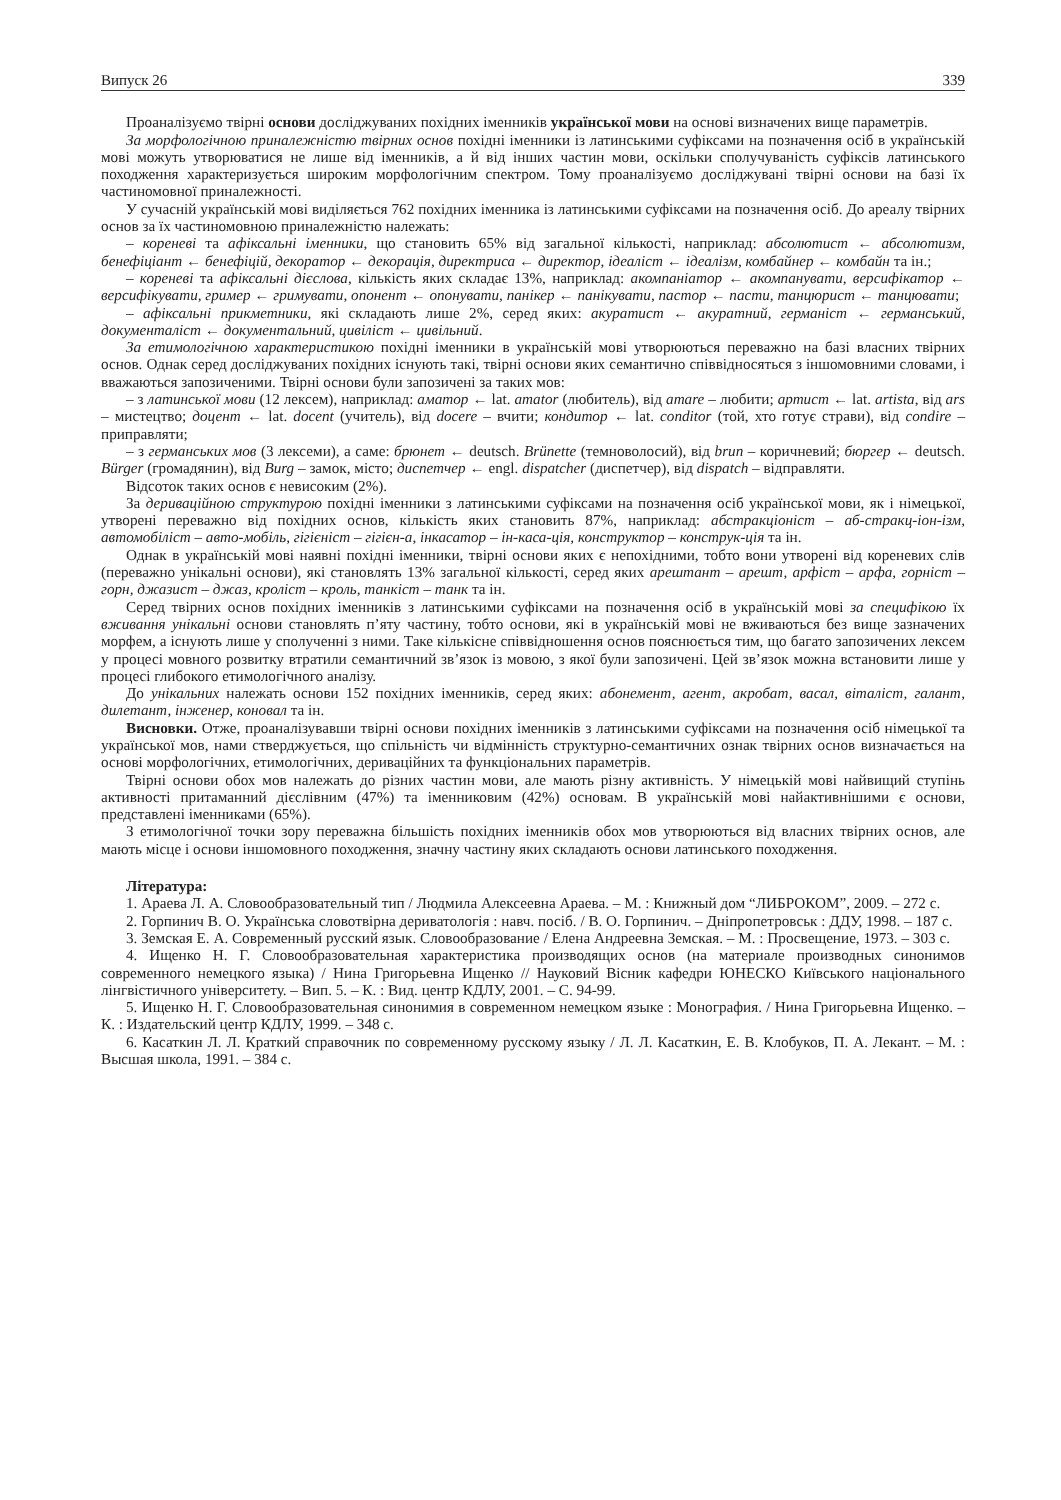Випуск 26 339
Проаналізуємо твірні основи досліджуваних похідних іменників української мови на основі визначених вище параметрів.
За морфологічною приналежністю твірних основ похідні іменники із латинськими суфіксами на позначення осіб в українській мові можуть утворюватися не лише від іменників, а й від інших частин мови, оскільки сполучуваність суфіксів латинського походження характеризується широким морфологічним спектром. Тому проаналізуємо досліджувані твірні основи на базі їх частиномовної приналежності.
У сучасній українській мові виділяється 762 похідних іменника із латинськими суфіксами на позначення осіб. До ареалу твірних основ за їх частиномовною приналежністю належать:
– кореневі та афіксальні іменники, що становить 65% від загальної кількості, наприклад: абсолютист ← абсолютизм, бенефіціант ← бенефіцій, декоратор ← декорація, директриса ← директор, ідеаліст ← ідеалізм, комбайнер ← комбайн та ін.;
– кореневі та афіксальні дієслова, кількість яких складає 13%, наприклад: акомпаніатор ← акомпанувати, версифікатор ← версифікувати, гример ← гримувати, опонент ← опонувати, панікер ← панікувати, пастор ← пасти, танцюрист ← танцювати;
– афіксальні прикметники, які складають лише 2%, серед яких: акуратист ← акуратний, германіст ← германський, документаліст ← документальний, цивіліст ← цивільний.
За етимологічною характеристикою похідні іменники в українській мові утворюються переважно на базі власних твірних основ. Однак серед досліджуваних похідних існують такі, твірні основи яких семантично співвідносяться з іншомовними словами, і вважаються запозиченими. Твірні основи були запозичені за таких мов:
– з латинської мови (12 лексем), наприклад: аматор ← lat. amator (любитель), від amare – любити; артист ← lat. artista, від ars – мистецтво; доцент ← lat. docent (учитель), від docere – вчити; кондитор ← lat. conditor (той, хто готує страви), від condire – приправляти;
– з германських мов (3 лексеми), а саме: брюнет ← deutsch. Brünette (темноволосий), від brun – коричневий; бюргер ← deutsch. Bürger (громадянин), від Burg – замок, місто; диспетчер ← engl. dispatcher (диспетчер), від dispatch – відправляти.
Відсоток таких основ є невисоким (2%).
За дериваційною структурою похідні іменники з латинськими суфіксами на позначення осіб української мови, як і німецької, утворені переважно від похідних основ, кількість яких становить 87%, наприклад: абстракціоніст – аб-стракц-іон-ізм, автомобіліст – авто-мобіль, гігієніст – гігієн-а, інкасатор – ін-каса-ція, конструктор – конструк-ція та ін.
Однак в українській мові наявні похідні іменники, твірні основи яких є непохідними, тобто вони утворені від кореневих слів (переважно унікальні основи), які становлять 13% загальної кількості, серед яких арештант – арешт, арфіст – арфа, горніст – горн, джазист – джаз, кроліст – кроль, танкіст – танк та ін.
Серед твірних основ похідних іменників з латинськими суфіксами на позначення осіб в українській мові за специфікою їх вживання унікальні основи становлять п’яту частину, тобто основи, які в українській мові не вживаються без вище зазначених морфем, а існують лише у сполученні з ними. Таке кількісне співвідношення основ пояснюється тим, що багато запозичених лексем у процесі мовного розвитку втратили семантичний зв’язок із мовою, з якої були запозичені. Цей зв’язок можна встановити лише у процесі глибокого етимологічного аналізу.
До унікальних належать основи 152 похідних іменників, серед яких: абонемент, агент, акробат, васал, віталіст, галант, дилетант, інженер, коновал та ін.
Висновки. Отже, проаналізувавши твірні основи похідних іменників з латинськими суфіксами на позначення осіб німецької та української мов, нами стверджується, що спільність чи відмінність структурно-семантичних ознак твірних основ визначається на основі морфологічних, етимологічних, дериваційних та функціональних параметрів.
Твірні основи обох мов належать до різних частин мови, але мають різну активність. У німецькій мові найвищий ступінь активності притаманний дієслівним (47%) та іменниковим (42%) основам. В українській мові найактивнішими є основи, представлені іменниками (65%).
З етимологічної точки зору переважна більшість похідних іменників обох мов утворюються від власних твірних основ, але мають місце і основи іншомовного походження, значну частину яких складають основи латинського походження.
Література:
1. Араева Л. А. Словообразовательный тип / Людмила Алексеевна Араева. – М. : Книжный дом “ЛИБРОКОМ”, 2009. – 272 с.
2. Горпинич В. О. Українська словотвірна дериватологія : навч. посіб. / В. О. Горпинич. – Дніпропетровськ : ДДУ, 1998. – 187 с.
3. Земская Е. А. Современный русский язык. Словообразование / Елена Андреевна Земская. – М. : Просвещение, 1973. – 303 с.
4. Ищенко Н. Г. Словообразовательная характеристика производящих основ (на материале производных синонимов современного немецкого языка) / Нина Григорьевна Ищенко // Науковий Вісник кафедри ЮНЕСКО Київського національного лінгвістичного університету. – Вип. 5. – К. : Вид. центр КДЛУ, 2001. – С. 94-99.
5. Ищенко Н. Г. Словообразовательная синонимия в современном немецком языке : Монография. / Нина Григорьевна Ищенко. – К. : Издательский центр КДЛУ, 1999. – 348 с.
6. Касаткин Л. Л. Краткий справочник по современному русскому языку / Л. Л. Касаткин, Е. В. Клобуков, П. А. Лекант. – М. : Высшая школа, 1991. – 384 с.